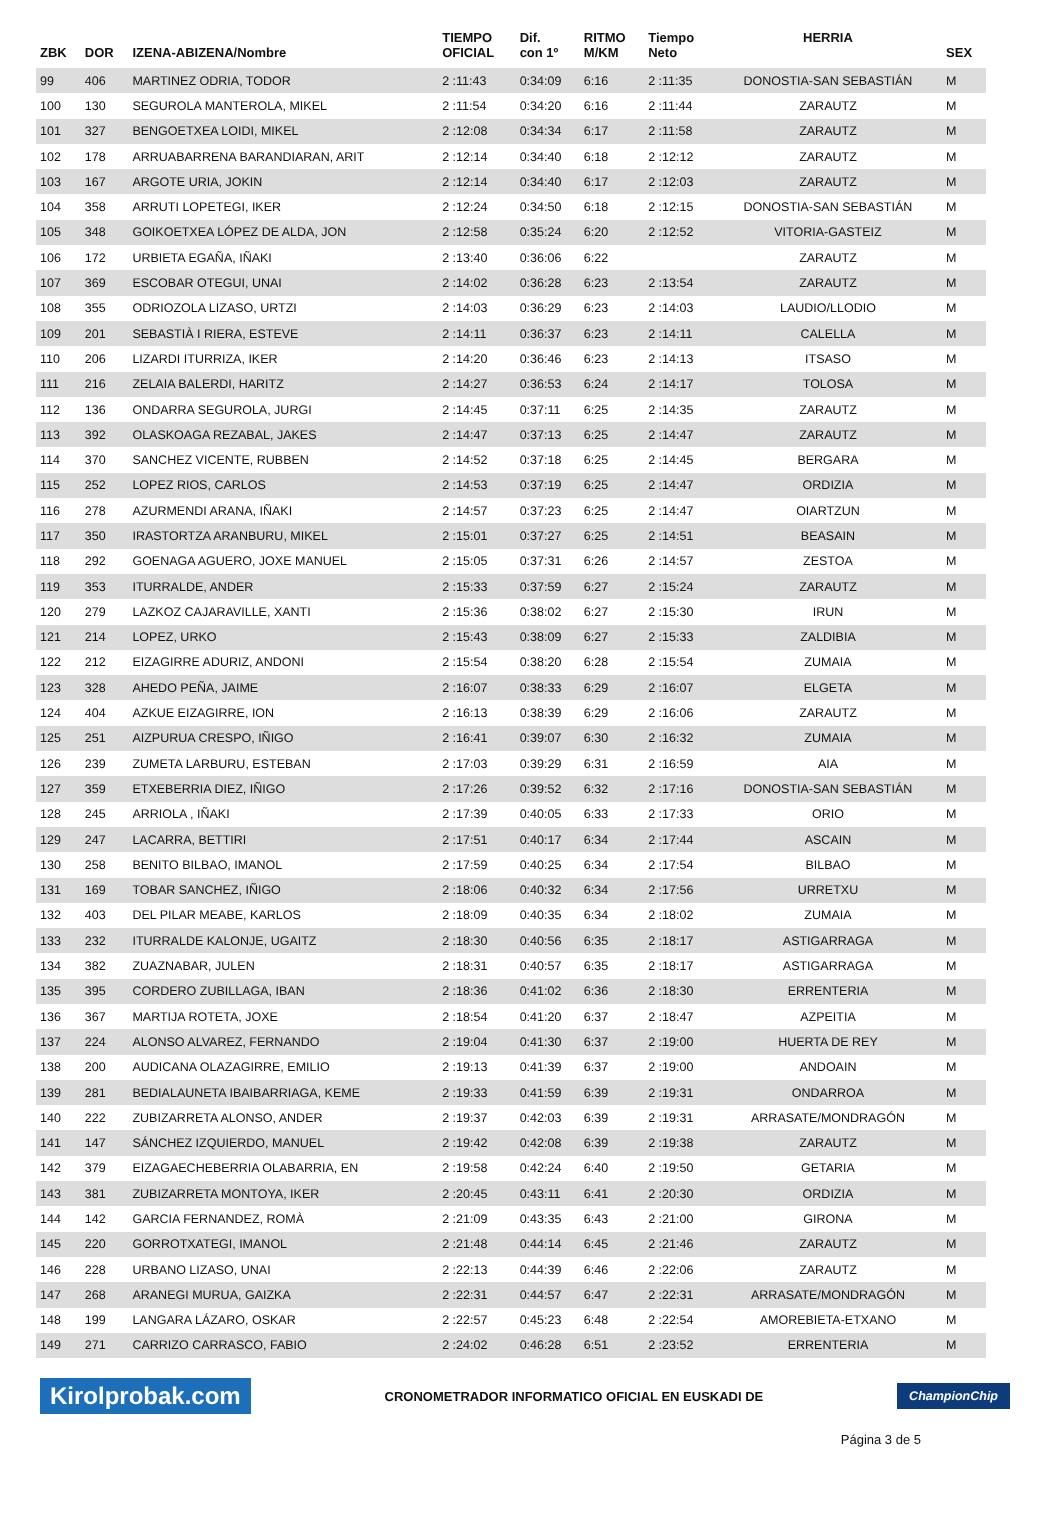| ZBK | DOR | IZENA-ABIZENA/Nombre | TIEMPO OFICIAL | Dif. con 1º | RITMO M/KM | Tiempo Neto | HERRIA | SEX |
| --- | --- | --- | --- | --- | --- | --- | --- | --- |
| 99 | 406 | MARTINEZ ODRIA, TODOR | 2 :11:43 | 0:34:09 | 6:16 | 2 :11:35 | DONOSTIA-SAN SEBASTIÁN | M |
| 100 | 130 | SEGUROLA MANTEROLA, MIKEL | 2 :11:54 | 0:34:20 | 6:16 | 2 :11:44 | ZARAUTZ | M |
| 101 | 327 | BENGOETXEA LOIDI, MIKEL | 2 :12:08 | 0:34:34 | 6:17 | 2 :11:58 | ZARAUTZ | M |
| 102 | 178 | ARRUABARRENA BARANDIARAN, ARIT | 2 :12:14 | 0:34:40 | 6:18 | 2 :12:12 | ZARAUTZ | M |
| 103 | 167 | ARGOTE URIA, JOKIN | 2 :12:14 | 0:34:40 | 6:17 | 2 :12:03 | ZARAUTZ | M |
| 104 | 358 | ARRUTI LOPETEGI, IKER | 2 :12:24 | 0:34:50 | 6:18 | 2 :12:15 | DONOSTIA-SAN SEBASTIÁN | M |
| 105 | 348 | GOIKOETXEA LÓPEZ DE ALDA, JON | 2 :12:58 | 0:35:24 | 6:20 | 2 :12:52 | VITORIA-GASTEIZ | M |
| 106 | 172 | URBIETA EGAÑA, IÑAKI | 2 :13:40 | 0:36:06 | 6:22 | | ZARAUTZ | M |
| 107 | 369 | ESCOBAR OTEGUI, UNAI | 2 :14:02 | 0:36:28 | 6:23 | 2 :13:54 | ZARAUTZ | M |
| 108 | 355 | ODRIOZOLA LIZASO, URTZI | 2 :14:03 | 0:36:29 | 6:23 | 2 :14:03 | LAUDIO/LLODIO | M |
| 109 | 201 | SEBASTIÀ I RIERA, ESTEVE | 2 :14:11 | 0:36:37 | 6:23 | 2 :14:11 | CALELLA | M |
| 110 | 206 | LIZARDI ITURRIZA, IKER | 2 :14:20 | 0:36:46 | 6:23 | 2 :14:13 | ITSASO | M |
| 111 | 216 | ZELAIA BALERDI, HARITZ | 2 :14:27 | 0:36:53 | 6:24 | 2 :14:17 | TOLOSA | M |
| 112 | 136 | ONDARRA SEGUROLA, JURGI | 2 :14:45 | 0:37:11 | 6:25 | 2 :14:35 | ZARAUTZ | M |
| 113 | 392 | OLASKOAGA REZABAL, JAKES | 2 :14:47 | 0:37:13 | 6:25 | 2 :14:47 | ZARAUTZ | M |
| 114 | 370 | SANCHEZ VICENTE, RUBBEN | 2 :14:52 | 0:37:18 | 6:25 | 2 :14:45 | BERGARA | M |
| 115 | 252 | LOPEZ RIOS, CARLOS | 2 :14:53 | 0:37:19 | 6:25 | 2 :14:47 | ORDIZIA | M |
| 116 | 278 | AZURMENDI ARANA, IÑAKI | 2 :14:57 | 0:37:23 | 6:25 | 2 :14:47 | OIARTZUN | M |
| 117 | 350 | IRASTORTZA ARANBURU, MIKEL | 2 :15:01 | 0:37:27 | 6:25 | 2 :14:51 | BEASAIN | M |
| 118 | 292 | GOENAGA AGUERO, JOXE MANUEL | 2 :15:05 | 0:37:31 | 6:26 | 2 :14:57 | ZESTOA | M |
| 119 | 353 | ITURRALDE, ANDER | 2 :15:33 | 0:37:59 | 6:27 | 2 :15:24 | ZARAUTZ | M |
| 120 | 279 | LAZKOZ CAJARAVILLE, XANTI | 2 :15:36 | 0:38:02 | 6:27 | 2 :15:30 | IRUN | M |
| 121 | 214 | LOPEZ, URKO | 2 :15:43 | 0:38:09 | 6:27 | 2 :15:33 | ZALDIBIA | M |
| 122 | 212 | EIZAGIRRE ADURIZ, ANDONI | 2 :15:54 | 0:38:20 | 6:28 | 2 :15:54 | ZUMAIA | M |
| 123 | 328 | AHEDO PEÑA, JAIME | 2 :16:07 | 0:38:33 | 6:29 | 2 :16:07 | ELGETA | M |
| 124 | 404 | AZKUE EIZAGIRRE, ION | 2 :16:13 | 0:38:39 | 6:29 | 2 :16:06 | ZARAUTZ | M |
| 125 | 251 | AIZPURUA CRESPO, IÑIGO | 2 :16:41 | 0:39:07 | 6:30 | 2 :16:32 | ZUMAIA | M |
| 126 | 239 | ZUMETA LARBURU, ESTEBAN | 2 :17:03 | 0:39:29 | 6:31 | 2 :16:59 | AIA | M |
| 127 | 359 | ETXEBERRIA DIEZ, IÑIGO | 2 :17:26 | 0:39:52 | 6:32 | 2 :17:16 | DONOSTIA-SAN SEBASTIÁN | M |
| 128 | 245 | ARRIOLA , IÑAKI | 2 :17:39 | 0:40:05 | 6:33 | 2 :17:33 | ORIO | M |
| 129 | 247 | LACARRA, BETTIRI | 2 :17:51 | 0:40:17 | 6:34 | 2 :17:44 | ASCAIN | M |
| 130 | 258 | BENITO BILBAO, IMANOL | 2 :17:59 | 0:40:25 | 6:34 | 2 :17:54 | BILBAO | M |
| 131 | 169 | TOBAR SANCHEZ, IÑIGO | 2 :18:06 | 0:40:32 | 6:34 | 2 :17:56 | URRETXU | M |
| 132 | 403 | DEL PILAR MEABE, KARLOS | 2 :18:09 | 0:40:35 | 6:34 | 2 :18:02 | ZUMAIA | M |
| 133 | 232 | ITURRALDE KALONJE, UGAITZ | 2 :18:30 | 0:40:56 | 6:35 | 2 :18:17 | ASTIGARRAGA | M |
| 134 | 382 | ZUAZNABAR, JULEN | 2 :18:31 | 0:40:57 | 6:35 | 2 :18:17 | ASTIGARRAGA | M |
| 135 | 395 | CORDERO ZUBILLAGA, IBAN | 2 :18:36 | 0:41:02 | 6:36 | 2 :18:30 | ERRENTERIA | M |
| 136 | 367 | MARTIJA ROTETA, JOXE | 2 :18:54 | 0:41:20 | 6:37 | 2 :18:47 | AZPEITIA | M |
| 137 | 224 | ALONSO ALVAREZ, FERNANDO | 2 :19:04 | 0:41:30 | 6:37 | 2 :19:00 | HUERTA DE REY | M |
| 138 | 200 | AUDICANA OLAZAGIRRE, EMILIO | 2 :19:13 | 0:41:39 | 6:37 | 2 :19:00 | ANDOAIN | M |
| 139 | 281 | BEDIALAUNETA IBAIBARRIAGA, KEME | 2 :19:33 | 0:41:59 | 6:39 | 2 :19:31 | ONDARROA | M |
| 140 | 222 | ZUBIZARRETA ALONSO, ANDER | 2 :19:37 | 0:42:03 | 6:39 | 2 :19:31 | ARRASATE/MONDRAGÓN | M |
| 141 | 147 | SÁNCHEZ IZQUIERDO, MANUEL | 2 :19:42 | 0:42:08 | 6:39 | 2 :19:38 | ZARAUTZ | M |
| 142 | 379 | EIZAGAECHEBERRIA OLABARRIA, EN | 2 :19:58 | 0:42:24 | 6:40 | 2 :19:50 | GETARIA | M |
| 143 | 381 | ZUBIZARRETA MONTOYA, IKER | 2 :20:45 | 0:43:11 | 6:41 | 2 :20:30 | ORDIZIA | M |
| 144 | 142 | GARCIA FERNANDEZ, ROMÀ | 2 :21:09 | 0:43:35 | 6:43 | 2 :21:00 | GIRONA | M |
| 145 | 220 | GORROTXATEGI, IMANOL | 2 :21:48 | 0:44:14 | 6:45 | 2 :21:46 | ZARAUTZ | M |
| 146 | 228 | URBANO LIZASO, UNAI | 2 :22:13 | 0:44:39 | 6:46 | 2 :22:06 | ZARAUTZ | M |
| 147 | 268 | ARANEGI MURUA, GAIZKA | 2 :22:31 | 0:44:57 | 6:47 | 2 :22:31 | ARRASATE/MONDRAGÓN | M |
| 148 | 199 | LANGARA LÁZARO, OSKAR | 2 :22:57 | 0:45:23 | 6:48 | 2 :22:54 | AMOREBIETA-ETXANO | M |
| 149 | 271 | CARRIZO CARRASCO, FABIO | 2 :24:02 | 0:46:28 | 6:51 | 2 :23:52 | ERRENTERIA | M |
Kirolprobak.com CRONOMETRADOR INFORMATICO OFICIAL EN EUSKADI DE ChampionChip
Página 3 de 5